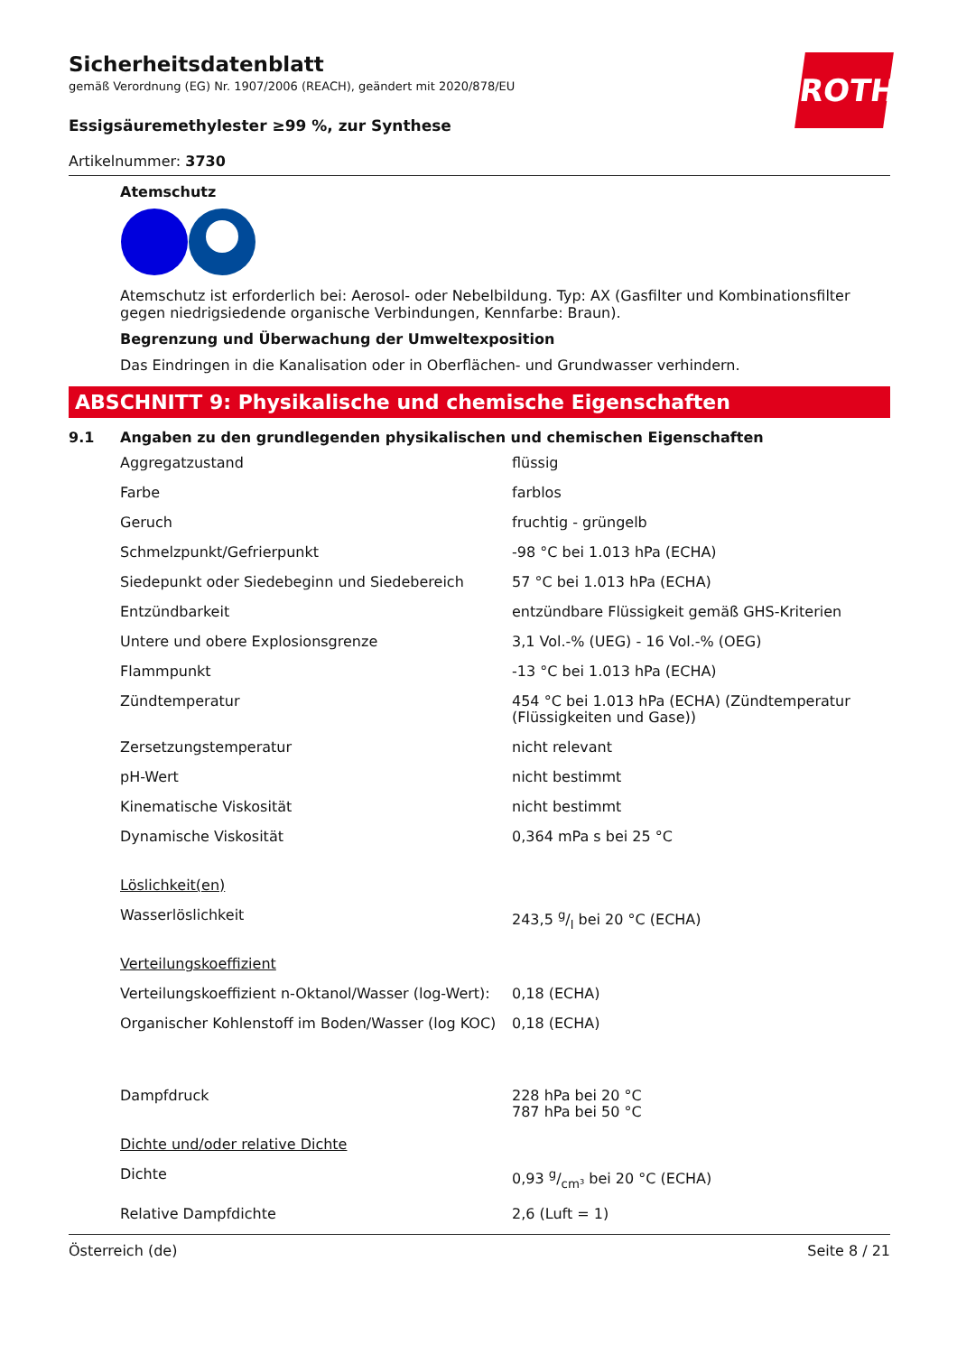ROTH
Sicherheitsdatenblatt
gemäß Verordnung (EG) Nr. 1907/2006 (REACH), geändert mit 2020/878/EU
Essigsäuremethylester ≥99 %, zur Synthese
Artikelnummer: 3730
Atemschutz
Atemschutz ist erforderlich bei: Aerosol- oder Nebelbildung. Typ: AX (Gasfilter und Kombinationsfilter gegen niedrigsiedende organische Verbindungen, Kennfarbe: Braun).
Begrenzung und Überwachung der Umweltexposition
Das Eindringen in die Kanalisation oder in Oberflächen- und Grundwasser verhindern.
ABSCHNITT 9: Physikalische und chemische Eigenschaften
9.1 Angaben zu den grundlegenden physikalischen und chemischen Eigenschaften
| Aggregatzustand | flüssig |
| Farbe | farblos |
| Geruch | fruchtig - grüngelb |
| Schmelzpunkt/Gefrierpunkt | -98 °C bei 1.013 hPa (ECHA) |
| Siedepunkt oder Siedebeginn und Siedebereich | 57 °C bei 1.013 hPa (ECHA) |
| Entzündbarkeit | entzündbare Flüssigkeit gemäß GHS-Kriterien |
| Untere und obere Explosionsgrenze | 3,1 Vol.-% (UEG) - 16 Vol.-% (OEG) |
| Flammpunkt | -13 °C bei 1.013 hPa (ECHA) |
| Zündtemperatur | 454 °C bei 1.013 hPa (ECHA) (Zündtemperatur (Flüssigkeiten und Gase)) |
| Zersetzungstemperatur | nicht relevant |
| pH-Wert | nicht bestimmt |
| Kinematische Viskosität | nicht bestimmt |
| Dynamische Viskosität | 0,364 mPa s bei 25 °C |
| Löslichkeit(en) | |
| Wasserlöslichkeit | 243,5 g/l bei 20 °C (ECHA) |
| Verteilungskoeffizient | |
| Verteilungskoeffizient n-Oktanol/Wasser (log-Wert): | 0,18 (ECHA) |
| Organischer Kohlenstoff im Boden/Wasser (log KOC) | 0,18 (ECHA) |
| Dampfdruck | 228 hPa bei 20 °C 787 hPa bei 50 °C |
| Dichte und/oder relative Dichte | |
| Dichte | 0,93 g/cm³ bei 20 °C (ECHA) |
| Relative Dampfdichte | 2,6 (Luft = 1) |
Österreich (de) Seite 8 / 21